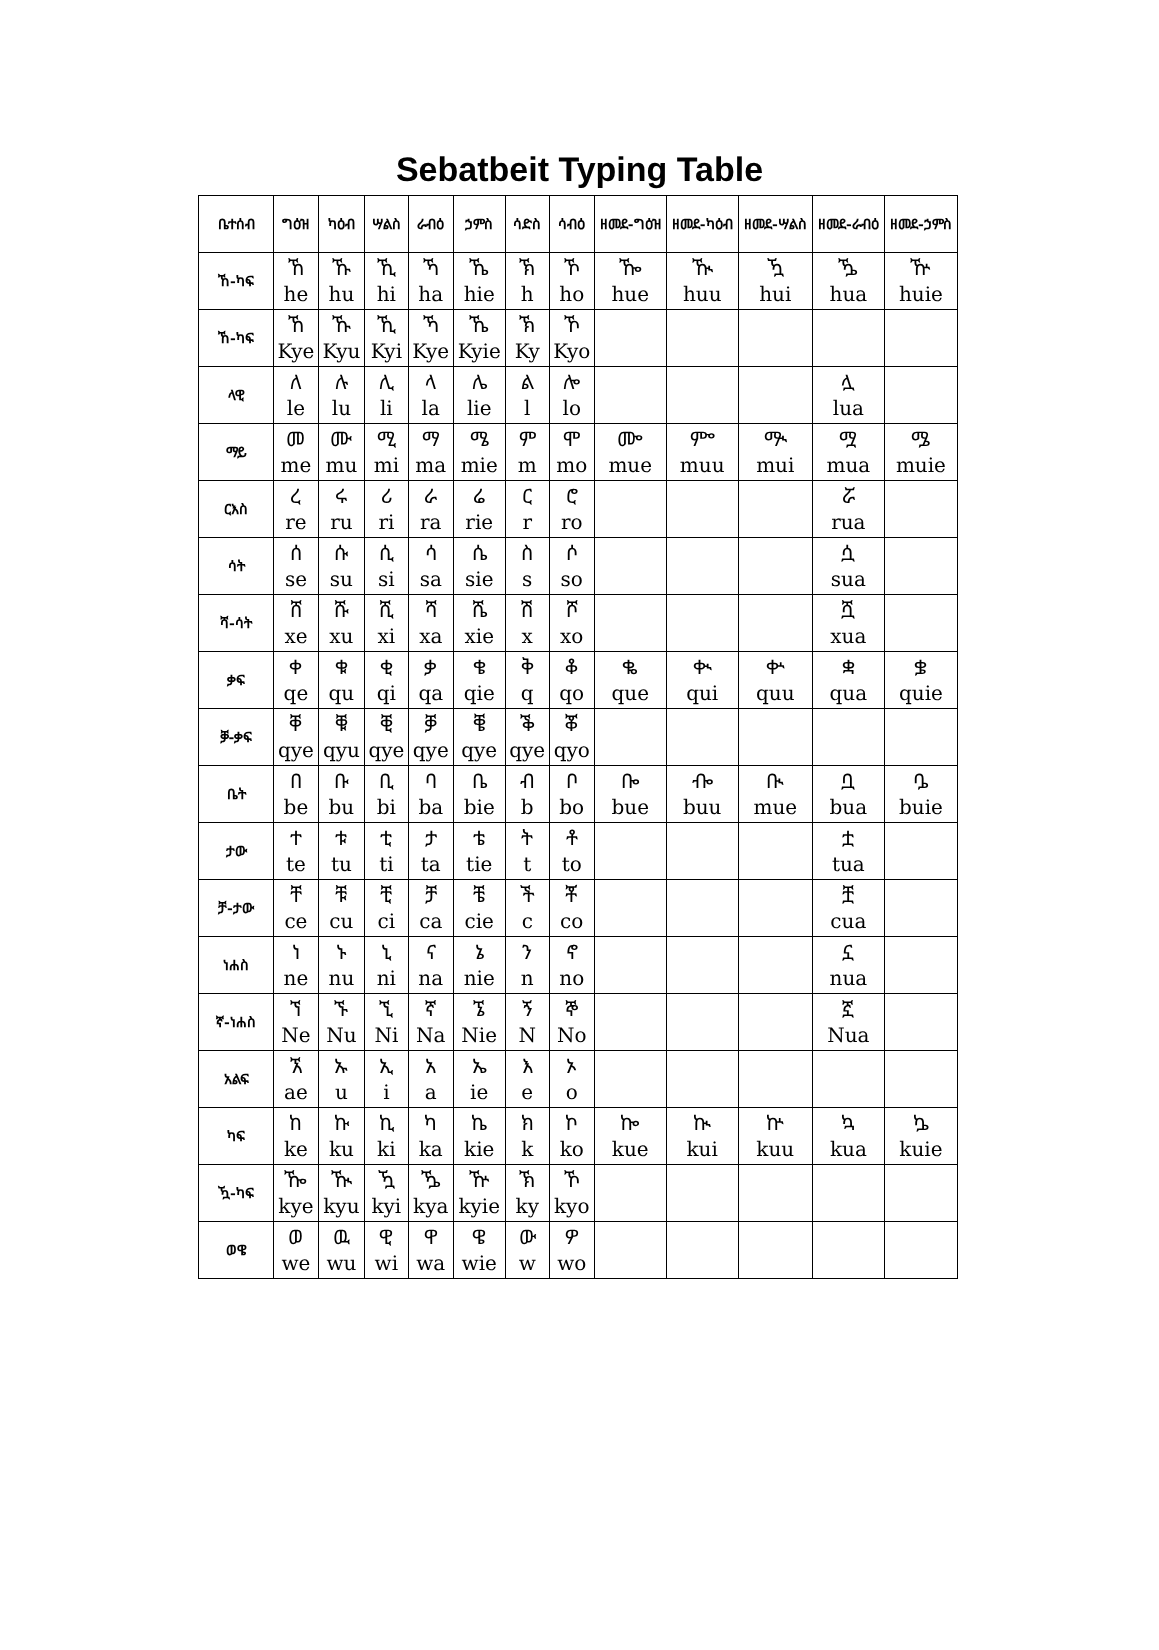Sebatbeit Typing Table
| ቤተሰብ | ግዕዝ | ካዕብ | ሣልስ | ራብዕ | ኃምስ | ሳድስ | ሳብዕ | ዘመደ-ግዕዝ | ዘመደ-ካዕብ | ዘመደ-ሣልስ | ዘመደ-ራብዕ | ዘመደ-ኃምስ |
| --- | --- | --- | --- | --- | --- | --- | --- | --- | --- | --- | --- | --- |
| ኸ-ካፍ | ኸ he | ኹ hu | ኺ hi | ኻ ha | ኼ hie | ኽ h | ኾ ho | ዀ hue | ዂ huu | ዃ hui | ዄ hua | ዅ huie |
| ኸ-ካፍ | ኸ Kye | ኹ Kyu | ኺ Kyi | ኻ Kye | ኼ Kyie | ኽ Ky | ኾ Kyo | | | | | |
| ላዊ | ለ le | ሉ lu | ሊ li | ላ la | ሌ lie | ል l | ሎ lo | | | | ሏ lua | |
| ማይ | መ me | ሙ mu | ሚ mi | ማ ma | ሜ mie | ም m | ሞ mo | ᎀ mue | ᎃ muu | ᎁ mui | ሟ mua | ᎂ muie |
| ርእስ | ረ re | ሩ ru | ሪ ri | ራ ra | ሬ rie | ር r | ሮ ro | | | | ሯ rua | |
| ሳት | ሰ se | ሱ su | ሲ si | ሳ sa | ሴ sie | ስ s | ሶ so | | | | ሷ sua | |
| ሻ-ሳት | ሸ xe | ሹ xu | ሺ xi | ሻ xa | ሼ xie | ሽ x | ሾ xo | | | | ሿ xua | |
| ቃፍ | ቀ qe | ቁ qu | ቂ qi | ቃ qa | ቄ qie | ቅ q | ቆ qo | ቈ que | ቊ qui | ቍ quu | ቋ qua | ቌ quie |
| ቓ-ቃፍ | ቐ qye | ቑ qyu | ቒ qye | ቓ qye | ቔ qye | ቕ qye | ቖ qyo | | | | | |
| ቤት | በ be | ቡ bu | ቢ bi | ባ ba | ቤ bie | ብ b | ቦ bo | ᎄ bue | ᎇ buu | ᎅ mue | ቧ bua | ᎆ buie |
| ታው | ተ te | ቱ tu | ቲ ti | ታ ta | ቴ tie | ት t | ቶ to | | | | ቷ tua | |
| ቻ-ታው | ቸ ce | ቹ cu | ቺ ci | ቻ ca | ቼ cie | ች c | ቾ co | | | | ቿ cua | |
| ነሐስ | ነ ne | ኑ nu | ኒ ni | ና na | ኔ nie | ን n | ኖ no | | | | ኗ nua | |
| ኛ-ነሐስ | ኘ Ne | ኙ Nu | ኚ Ni | ኛ Na | ኜ Nie | ኝ N | ኞ No | | | | ኟ Nua | |
| አልፍ | ኧ ae | ኡ u | ኢ i | አ a | ኤ ie | እ e | ኦ o | | | | | |
| ካፍ | ከ ke | ኩ ku | ኪ ki | ካ ka | ኬ kie | ክ k | ኮ ko | ኰ kue | ኲ kui | ኵ kuu | ኳ kua | ኴ kuie |
| ዃ-ካፍ | ዀ kye | ዂ kyu | ዃ kyi | ዄ kya | ዅ kyie | ኽ ky | ኾ kyo | | | | | |
| ወዌ | ወ we | ዉ wu | ዊ wi | ዋ wa | ዌ wie | ው w | ዎ wo | | | | | |